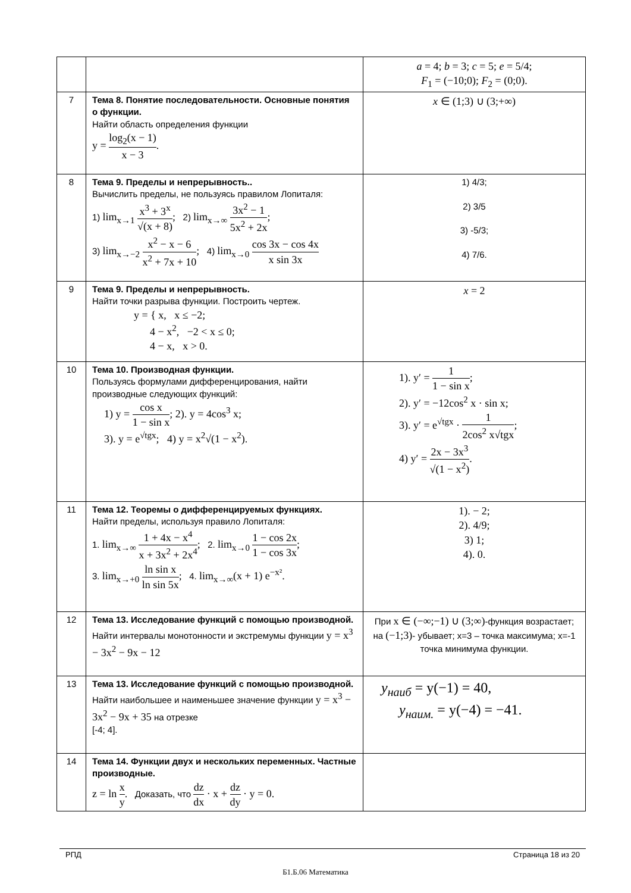| | | a = 4; b = 3; c = 5; e = 5/4; F<sub>1</sub> = (−10;0); F<sub>2</sub> = (0;0). |
| 7 | Тема 8. Понятие последовательности. Основные понятия о функции. Найти область определения функции y = log<sub>2</sub>(x − 1) x − 3 . | x ∈ (1;3) ∪ (3;+∞) |
| 8 | Тема 9. Пределы и непрерывность.. Вычислить пределы, не пользуясь правилом Лопиталя: 1) lim<sub>x→1</sub> x<sup>3</sup> + 3<sup>x</sup> √(x + 8) ; 2) lim<sub>x→∞</sub> 3x<sup>2</sup> − 1 5x<sup>2</sup> + 2x ; 3) lim<sub>x→−2</sub> x<sup>2</sup> − x − 6 x<sup>2</sup> + 7x + 10 ; 4) lim<sub>x→0</sub> cos 3x − cos 4x x sin 3x | 1) 4/3; 2) 3/5 3) -5/3; 4) 7/6. |
| 9 | Тема 9. Пределы и непрерывность. Найти точки разрыва функции. Построить чертеж. y = { x, x ≤ −2; 4 − x<sup>2</sup>, −2 < x ≤ 0; 4 − x, x > 0. | x = 2 |
| 10 | Тема 10. Производная функции. Пользуясь формулами дифференцирования, найти производные следующих функций: 1) y = cos x 1 − sin x ; 2). y = 4cos<sup>3</sup> x; 3). y = e<sup>√tgx</sup>; 4) y = x<sup>2</sup>√(1 − x<sup>2</sup>). | 1). y′ = 1 1 − sin x ; 2). y′ = −12cos<sup>2</sup> x · sin x; 3). y′ = e<sup>√tgx</sup> · 1 2cos<sup>2</sup> x√tgx ; 4) y′ = 2x − 3x<sup>3</sup> √(1 − x<sup>2</sup>) . |
| 11 | Тема 12. Теоремы о дифференцируемых функциях. Найти пределы, используя правило Лопиталя: 1. lim<sub>x→∞</sub> 1 + 4x − x<sup>4</sup> x + 3x<sup>2</sup> + 2x<sup>4</sup> ; 2. lim<sub>x→0</sub> 1 − cos 2x 1 − cos 3x ; 3. lim<sub>x→+0</sub> ln sin x ln sin 5x ; 4. lim<sub>x→∞</sub>(x + 1) e<sup>−x²</sup>. | 1). − 2; 2). 4/9; 3) 1; 4). 0. |
| 12 | Тема 13. Исследование функций с помощью производной. Найти интервалы монотонности и экстремумы функции y = x<sup>3</sup> − 3x<sup>2</sup> − 9x − 12 | При x ∈ (−∞;−1) ∪ (3;∞) -функция возрастает; на (−1;3) - убывает; x=3 – точка максимума; x=-1 точка минимума функции. |
| 13 | Тема 13. Исследование функций с помощью производной. Найти наибольшее и наименьшее значение функции y = x<sup>3</sup> − 3x<sup>2</sup> − 9x + 35 на отрезке [-4; 4]. | y<sub>наиб</sub> = y(−1) = 40, y<sub>наим.</sub> = y(−4) = −41. |
| 14 | Тема 14. Функции двух и нескольких переменных. Частные производные. z = ln x y . Доказать, что dz dx · x + dz dy · y = 0. | |
РПД Страница 18 из 20
Б1.Б.06 Математика